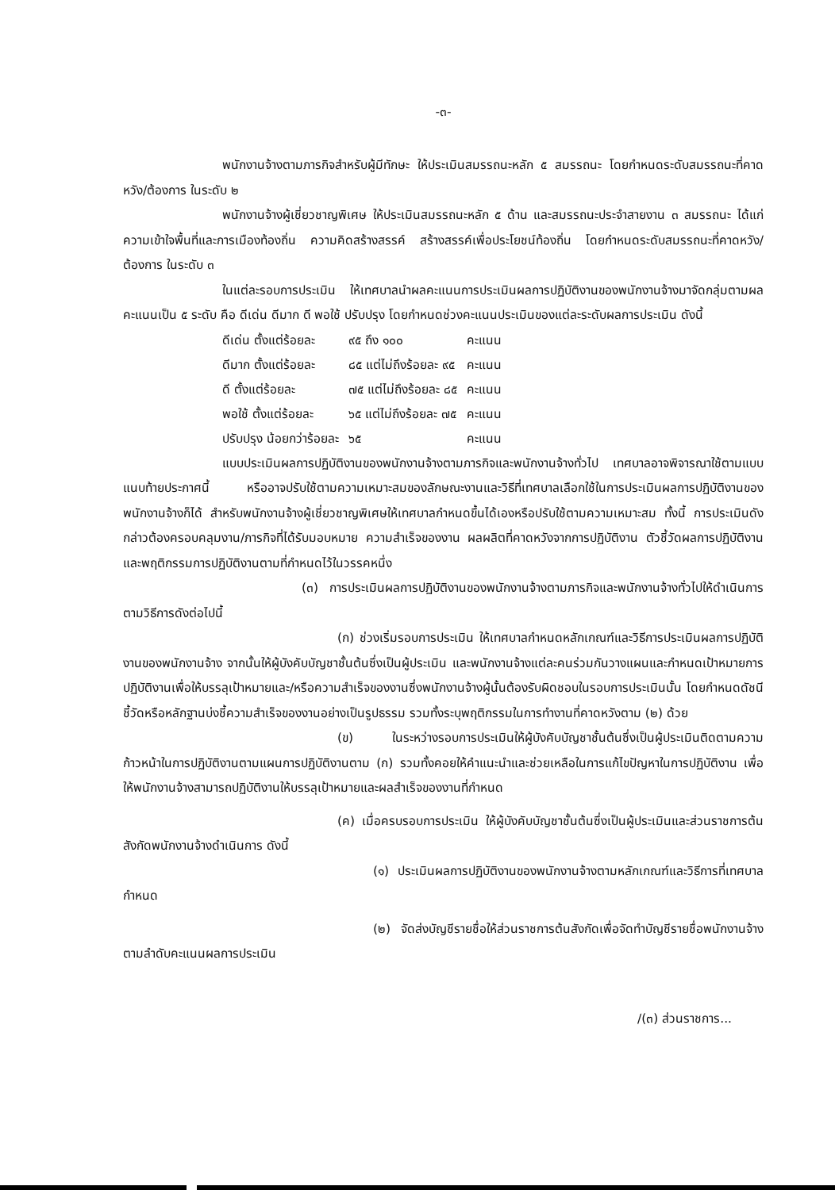-๓-
พนักงานจ้างตามภารกิจสำหรับผู้มีทักษะ ให้ประเมินสมรรถนะหลัก ๕ สมรรถนะ โดยกำหนดระดับสมรรถนะที่คาดหวัง/ต้องการ ในระดับ ๒
พนักงานจ้างผู้เชี่ยวชาญพิเศษ ให้ประเมินสมรรถนะหลัก ๕ ด้าน และสมรรถนะประจำสายงาน ๓ สมรรถนะ ได้แก่ ความเข้าใจพื้นที่และการเมืองท้องถิ่น ความคิดสร้างสรรค์ สร้างสรรค์เพื่อประโยชน์ท้องถิ่น โดยกำหนดระดับสมรรถนะที่คาดหวัง/ต้องการ ในระดับ ๓
ในแต่ละรอบการประเมิน ให้เทศบาลนำผลคะแนนการประเมินผลการปฏิบัติงานของพนักงานจ้างมาจัดกลุ่มตามผลคะแนนเป็น ๕ ระดับ คือ ดีเด่น ดีมาก ดี พอใช้ ปรับปรุง โดยกำหนดช่วงคะแนนประเมินของแต่ละระดับผลการประเมิน ดังนี้
| ดีเด่น ตั้งแต่ร้อยละ | ๙๕ ถึง ๑๐๐ | คะแนน |
| ดีมาก ตั้งแต่ร้อยละ | ๘๕ แต่ไม่ถึงร้อยละ ๙๕ | คะแนน |
| ดี ตั้งแต่ร้อยละ | ๗๕ แต่ไม่ถึงร้อยละ ๘๕ | คะแนน |
| พอใช้ ตั้งแต่ร้อยละ | ๖๕ แต่ไม่ถึงร้อยละ ๗๕ | คะแนน |
| ปรับปรุง น้อยกว่าร้อยละ | ๖๕ | คะแนน |
แบบประเมินผลการปฏิบัติงานของพนักงานจ้างตามภารกิจและพนักงานจ้างทั่วไป เทศบาลอาจพิจารณาใช้ตามแบบแนบท้ายประกาศนี้ หรืออาจปรับใช้ตามความเหมาะสมของลักษณะงานและวิธีที่เทศบาลเลือกใช้ในการประเมินผลการปฏิบัติงานของพนักงานจ้างก็ได้ สำหรับพนักงานจ้างผู้เชี่ยวชาญพิเศษให้เทศบาลกำหนดขึ้นได้เองหรือปรับใช้ตามความเหมาะสม ทั้งนี้ การประเมินดังกล่าวต้องครอบคลุมงาน/ภารกิจที่ได้รับมอบหมาย ความสำเร็จของงาน ผลผลิตที่คาดหวังจากการปฏิบัติงาน ตัวชี้วัดผลการปฏิบัติงาน และพฤติกรรมการปฏิบัติงานตามที่กำหนดไว้ในวรรคหนึ่ง
(๓) การประเมินผลการปฏิบัติงานของพนักงานจ้างตามภารกิจและพนักงานจ้างทั่วไปให้ดำเนินการตามวิธีการดังต่อไปนี้
(ก) ช่วงเริ่มรอบการประเมิน ให้เทศบาลกำหนดหลักเกณฑ์และวิธีการประเมินผลการปฏิบัติงานของพนักงานจ้าง จากนั้นให้ผู้บังคับบัญชาชั้นต้นซึ่งเป็นผู้ประเมิน และพนักงานจ้างแต่ละคนร่วมกันวางแผนและกำหนดเป้าหมายการปฏิบัติงานเพื่อให้บรรลุเป้าหมายและ/หรือความสำเร็จของงานซึ่งพนักงานจ้างผู้นั้นต้องรับผิดชอบในรอบการประเมินนั้น โดยกำหนดดัชนีชี้วัดหรือหลักฐานบ่งชี้ความสำเร็จของงานอย่างเป็นรูปธรรม รวมทั้งระบุพฤติกรรมในการทำงานที่คาดหวังตาม (๒) ด้วย
(ข) ในระหว่างรอบการประเมินให้ผู้บังคับบัญชาชั้นต้นซึ่งเป็นผู้ประเมินติดตามความก้าวหน้าในการปฏิบัติงานตามแผนการปฏิบัติงานตาม (ก) รวมทั้งคอยให้คำแนะนำและช่วยเหลือในการแก้ไขปัญหาในการปฏิบัติงาน เพื่อให้พนักงานจ้างสามารถปฏิบัติงานให้บรรลุเป้าหมายและผลสำเร็จของงานที่กำหนด
(ค) เมื่อครบรอบการประเมิน ให้ผู้บังคับบัญชาชั้นต้นซึ่งเป็นผู้ประเมินและส่วนราชการต้นสังกัดพนักงานจ้างดำเนินการ ดังนี้
(๑) ประเมินผลการปฏิบัติงานของพนักงานจ้างตามหลักเกณฑ์และวิธีการที่เทศบาลกำหนด
(๒) จัดส่งบัญชีรายชื่อให้ส่วนราชการต้นสังกัดเพื่อจัดทำบัญชีรายชื่อพนักงานจ้างตามลำดับคะแนนผลการประเมิน
/(๓) ส่วนราชการ...